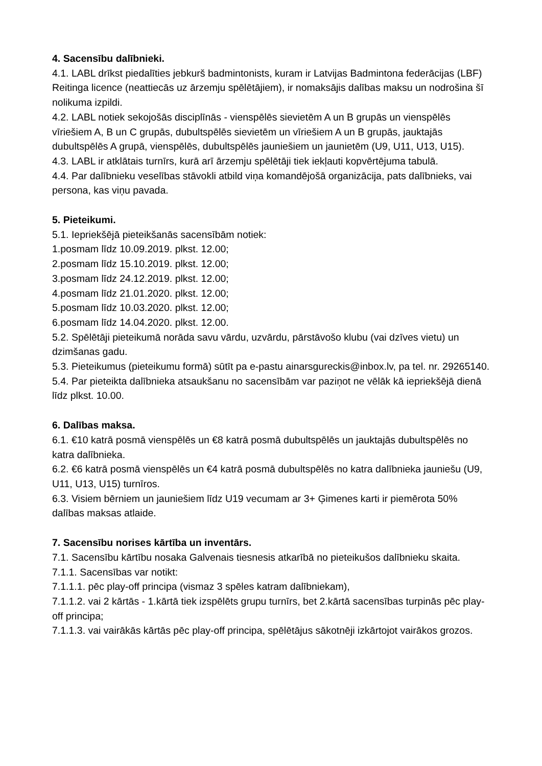4. Sacensību dalībnieki.
4.1. LABL drīkst piedalīties jebkurš badmintonists, kuram ir Latvijas Badmintona federācijas (LBF) Reitinga licence (neattiecās uz ārzemju spēlētājiem), ir nomaksājis dalības maksu un nodrošina šī nolikuma izpildi.
4.2. LABL notiek sekojošās disciplīnās - vienspēlēs sievietēm A un B grupās un vienspēlēs vīriešiem A, B un C grupās, dubultspēlēs sievietēm un vīriešiem A un B grupās, jauktajās dubultspēlēs A grupā, vienspēlēs, dubultspēlēs jauniešiem un jaunietēm (U9, U11, U13, U15).
4.3. LABL ir atklātais turnīrs, kurā arī ārzemju spēlētāji tiek iekļauti kopvērtējuma tabulā.
4.4. Par dalībnieku veselības stāvokli atbild viņa komandējošā organizācija, pats dalībnieks, vai persona, kas viņu pavada.
5. Pieteikumi.
5.1. Iepriekšējā pieteikšanās sacensībām notiek:
1.posmam līdz 10.09.2019. plkst. 12.00;
2.posmam līdz 15.10.2019. plkst. 12.00;
3.posmam līdz 24.12.2019. plkst. 12.00;
4.posmam līdz 21.01.2020. plkst. 12.00;
5.posmam līdz 10.03.2020. plkst. 12.00;
6.posmam līdz 14.04.2020. plkst. 12.00.
5.2. Spēlētāji pieteikumā norāda savu vārdu, uzvārdu, pārstāvošo klubu (vai dzīves vietu) un dzimšanas gadu.
5.3. Pieteikumus (pieteikumu formā) sūtīt pa e-pastu ainarsgureckis@inbox.lv, pa tel. nr. 29265140.
5.4. Par pieteikta dalībnieka atsaukšanu no sacensībām var paziņot ne vēlāk kā iepriekšējā dienā līdz plkst. 10.00.
6. Dalības maksa.
6.1. €10 katrā posmā vienspēlēs un €8 katrā posmā dubultspēlēs un jauktajās dubultspēlēs no katra dalībnieka.
6.2. €6 katrā posmā vienspēlēs un €4 katrā posmā dubultspēlēs no katra dalībnieka jauniešu (U9, U11, U13, U15) turnīros.
6.3. Visiem bērniem un jauniešiem līdz U19 vecumam ar 3+ Ģimenes karti ir piemērota 50% dalības maksas atlaide.
7. Sacensību norises kārtība un inventārs.
7.1. Sacensību kārtību nosaka Galvenais tiesnesis atkarībā no pieteikušos dalībnieku skaita.
7.1.1. Sacensības var notikt:
7.1.1.1. pēc play-off principa (vismaz 3 spēles katram dalībniekam),
7.1.1.2. vai 2 kārtās - 1.kārtā tiek izspēlēts grupu turnīrs, bet 2.kārtā sacensības turpinās pēc play-off principa;
7.1.1.3. vai vairākās kārtās pēc play-off principa, spēlētājus sākotnēji izkārtojot vairākos grozos.